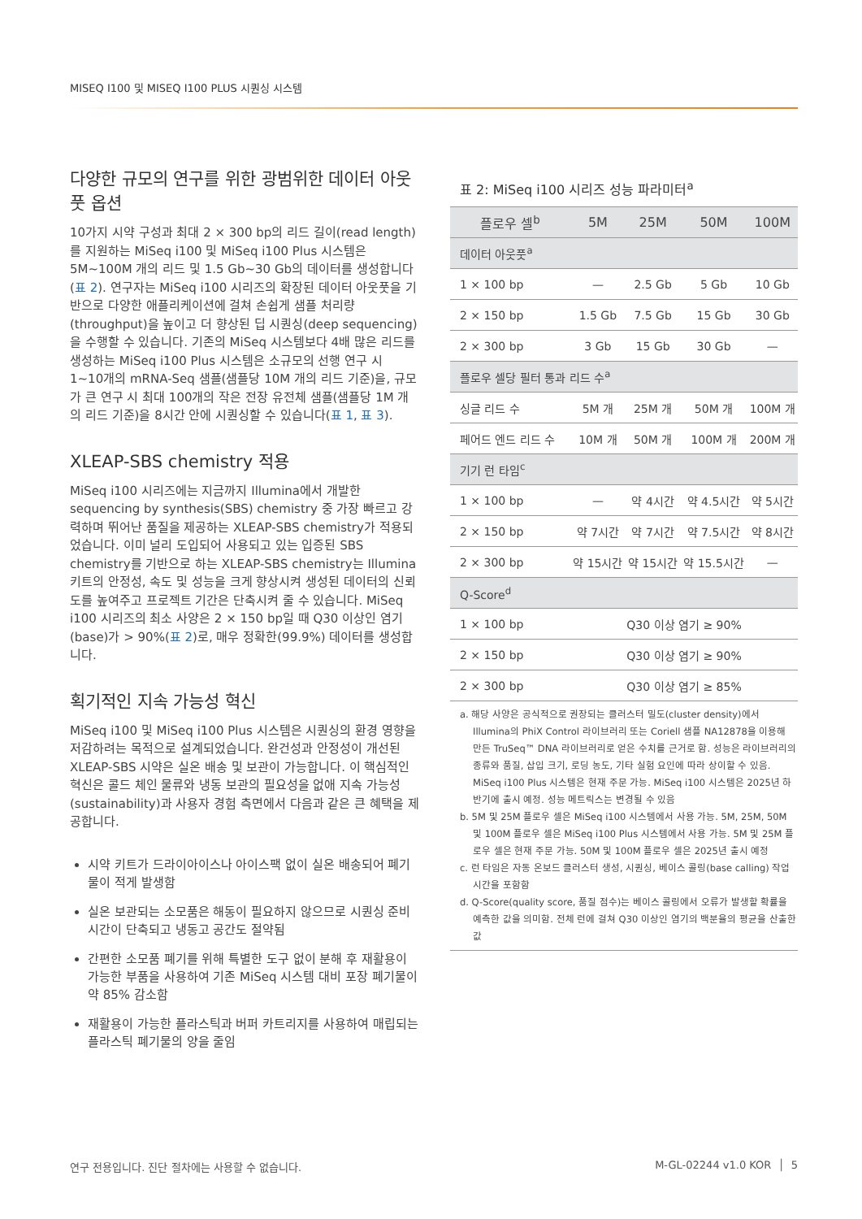MISEQ I100 및 MISEQ I100 PLUS 시퀀싱 시스템
다양한 규모의 연구를 위한 광범위한 데이터 아웃풋 옵션
10가지 시약 구성과 최대 2 × 300 bp의 리드 길이(read length)를 지원하는 MiSeq i100 및 MiSeq i100 Plus 시스템은 5M~100M 개의 리드 및 1.5 Gb~30 Gb의 데이터를 생성합니다(표 2). 연구자는 MiSeq i100 시리즈의 확장된 데이터 아웃풋을 기반으로 다양한 애플리케이션에 걸쳐 손쉽게 샘플 처리량(throughput)을 높이고 더 향상된 딥 시퀀싱(deep sequencing)을 수행할 수 있습니다. 기존의 MiSeq 시스템보다 4배 많은 리드를 생성하는 MiSeq i100 Plus 시스템은 소규모의 선행 연구 시 1~10개의 mRNA-Seq 샘플(샘플당 10M 개의 리드 기준)을, 규모가 큰 연구 시 최대 100개의 작은 전장 유전체 샘플(샘플당 1M 개의 리드 기준)을 8시간 안에 시퀀싱할 수 있습니다(표 1, 표 3).
XLEAP-SBS chemistry 적용
MiSeq i100 시리즈에는 지금까지 Illumina에서 개발한 sequencing by synthesis(SBS) chemistry 중 가장 빠르고 강력하며 뛰어난 품질을 제공하는 XLEAP-SBS chemistry가 적용되었습니다. 이미 널리 도입되어 사용되고 있는 입증된 SBS chemistry를 기반으로 하는 XLEAP-SBS chemistry는 Illumina 키트의 안정성, 속도 및 성능을 크게 향상시켜 생성된 데이터의 신뢰도를 높여주고 프로젝트 기간은 단축시켜 줄 수 있습니다. MiSeq i100 시리즈의 최소 사양은 2 × 150 bp일 때 Q30 이상인 염기(base)가 > 90%(표 2)로, 매우 정확한(99.9%) 데이터를 생성합니다.
획기적인 지속 가능성 혁신
MiSeq i100 및 MiSeq i100 Plus 시스템은 시퀀싱의 환경 영향을 저감하려는 목적으로 설계되었습니다. 완건성과 안정성이 개선된 XLEAP-SBS 시약은 실온 배송 및 보관이 가능합니다. 이 핵심적인 혁신은 콜드 체인 물류와 냉동 보관의 필요성을 없애 지속 가능성(sustainability)과 사용자 경험 측면에서 다음과 같은 큰 혜택을 제공합니다.
시약 키트가 드라이아이스나 아이스팩 없이 실온 배송되어 폐기물이 적게 발생함
실온 보관되는 소모품은 해동이 필요하지 않으므로 시퀀싱 준비 시간이 단축되고 냉동고 공간도 절약됨
간편한 소모품 폐기를 위해 특별한 도구 없이 분해 후 재활용이 가능한 부품을 사용하여 기존 MiSeq 시스템 대비 포장 폐기물이 약 85% 감소함
재활용이 가능한 플라스틱과 버퍼 카트리지를 사용하여 매립되는 플라스틱 폐기물의 양을 줄임
표 2: MiSeq i100 시리즈 성능 파라미터<sup>a</sup>
| 플로우 셀<sup>b</sup> | 5M | 25M | 50M | 100M |
| --- | --- | --- | --- | --- |
| 데이터 아웃풋<sup>a</sup> | | | | |
| 1 × 100 bp | — | 2.5 Gb | 5 Gb | 10 Gb |
| 2 × 150 bp | 1.5 Gb | 7.5 Gb | 15 Gb | 30 Gb |
| 2 × 300 bp | 3 Gb | 15 Gb | 30 Gb | — |
| 플로우 셀당 필터 통과 리드 수<sup>a</sup> | | | | |
| 싱글 리드 수 | 5M 개 | 25M 개 | 50M 개 | 100M 개 |
| 페어드 엔드 리드 수 | 10M 개 | 50M 개 | 100M 개 | 200M 개 |
| 기기 런 타임<sup>c</sup> | | | | |
| 1 × 100 bp | — | 약 4시간 | 약 4.5시간 | 약 5시간 |
| 2 × 150 bp | 약 7시간 | 약 7시간 | 약 7.5시간 | 약 8시간 |
| 2 × 300 bp | 약 15시간 | 약 15시간 | 약 15.5시간 | — |
| Q-Score<sup>d</sup> | | | | |
| 1 × 100 bp | Q30 이상 염기 ≥ 90% | | | |
| 2 × 150 bp | Q30 이상 염기 ≥ 90% | | | |
| 2 × 300 bp | Q30 이상 염기 ≥ 85% | | | |
a. 해당 사양은 공식적으로 권장되는 클러스터 밀도(cluster density)에서 Illumina의 PhiX Control 라이브러리 또는 Coriell 샘플 NA12878을 이용해 만든 TruSeq™ DNA 라이브러리로 얻은 수치를 근거로 함. 성능은 라이브러리의 종류와 품질, 삽입 크기, 로딩 농도, 기타 실험 요인에 따라 상이할 수 있음. MiSeq i100 Plus 시스템은 현재 주문 가능. MiSeq i100 시스템은 2025년 하반기에 출시 예정. 성능 메트릭스는 변경될 수 있음
b. 5M 및 25M 플로우 셀은 MiSeq i100 시스템에서 사용 가능. 5M, 25M, 50M 및 100M 플로우 셀은 MiSeq i100 Plus 시스템에서 사용 가능. 5M 및 25M 플로우 셀은 현재 주문 가능. 50M 및 100M 플로우 셀은 2025년 출시 예정
c. 런 타임은 자동 온보드 클러스터 생성, 시퀀싱, 베이스 콜링(base calling) 작업 시간을 포함함
d. Q-Score(quality score, 품질 점수)는 베이스 콜링에서 오류가 발생할 확률을 예측한 값을 의미함. 전체 런에 걸쳐 Q30 이상인 염기의 백분율의 평균을 산출한 값
연구 전용입니다. 진단 절차에는 사용할 수 없습니다.
M-GL-02244 v1.0 KOR │ 5